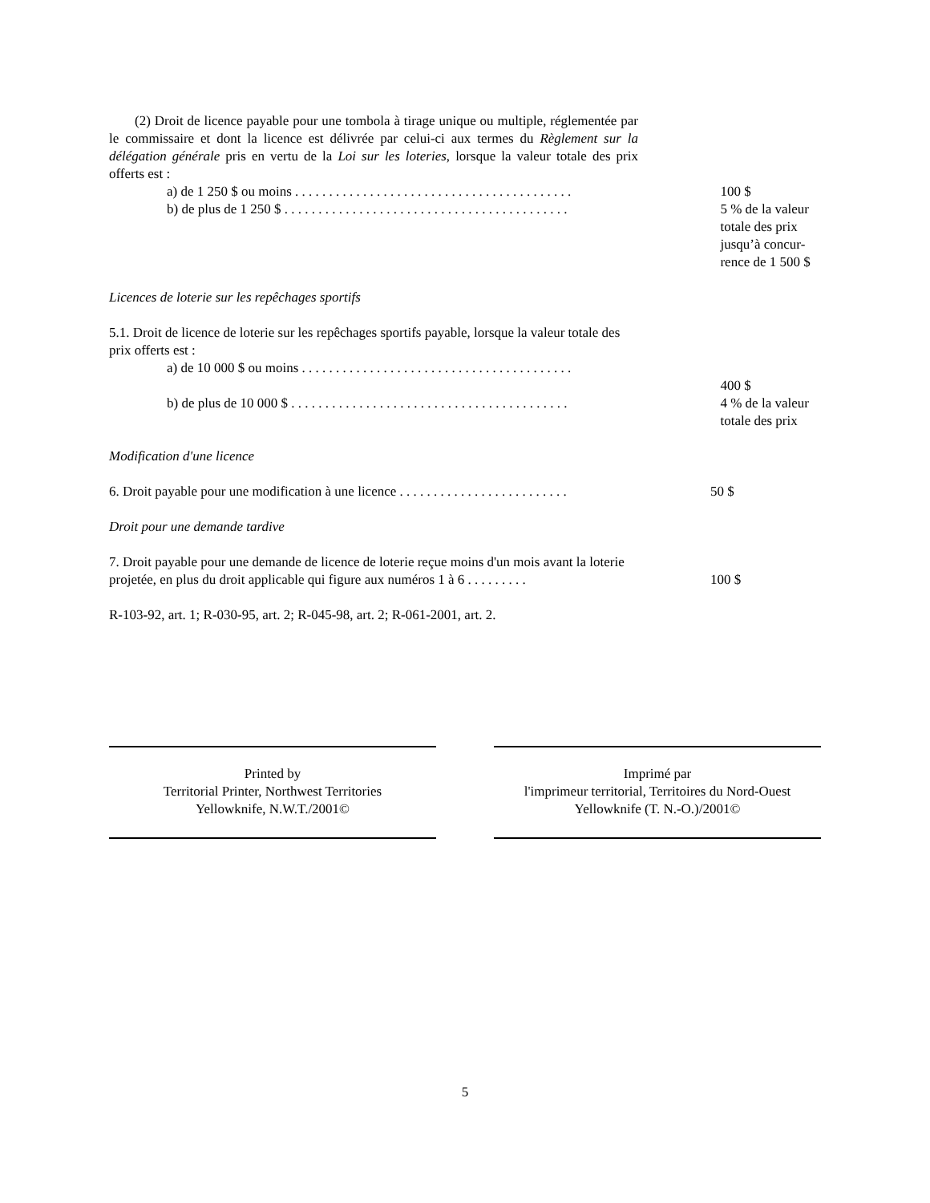(2) Droit de licence payable pour une tombola à tirage unique ou multiple, réglementée par le commissaire et dont la licence est délivrée par celui-ci aux termes du Règlement sur la délégation générale pris en vertu de la Loi sur les loteries, lorsque la valeur totale des prix offerts est :
a) de 1 250 $ ou moins . . . . . . . . . . . . . . . . . . . . . . . . . . . . . . . . . . . . . . . . .
100 $
b) de plus de 1 250 $ . . . . . . . . . . . . . . . . . . . . . . . . . . . . . . . . . . . . . . . . . .
5 % de la valeur totale des prix jusqu’à concur-rence de 1 500 $
Licences de loterie sur les repêchages sportifs
5.1. Droit de licence de loterie sur les repêchages sportifs payable, lorsque la valeur totale des prix offerts est :
a) de 10 000 $ ou moins . . . . . . . . . . . . . . . . . . . . . . . . . . . . . . . . . . . . . . . .
b) de plus de 10 000 $ . . . . . . . . . . . . . . . . . . . . . . . . . . . . . . . . . . . . . . . . .
400 $
4 % de la valeur totale des prix
Modification d'une licence
6. Droit payable pour une modification à une licence . . . . . . . . . . . . . . . . . . . . . . . . .
50 $
Droit pour une demande tardive
7. Droit payable pour une demande de licence de loterie reçue moins d'un mois avant la loterie projetée, en plus du droit applicable qui figure aux numéros 1 à 6 . . . . . . . . .
100 $
R-103-92, art. 1; R-030-95, art. 2; R-045-98, art. 2; R-061-2001, art. 2.
Printed by
Territorial Printer, Northwest Territories
Yellowknife, N.W.T./2001©
Imprimé par
l'imprimeur territorial, Territoires du Nord-Ouest
Yellowknife (T. N.-O.)/2001©
5